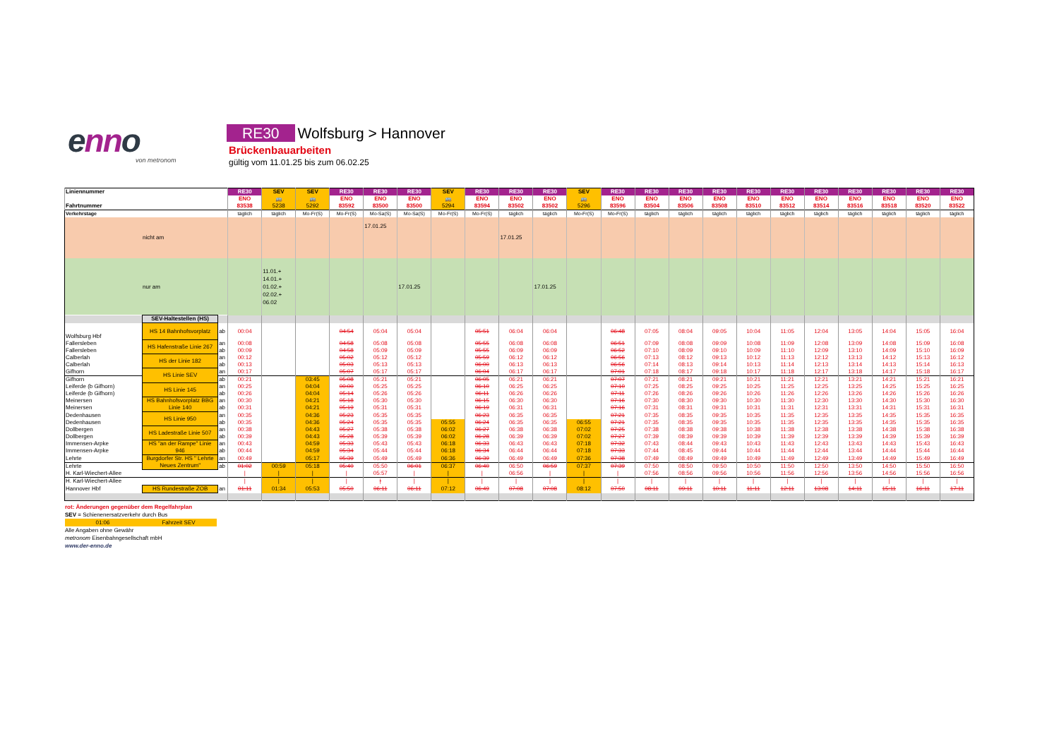enno
von metronom
RE30 Wolfsburg > Hannover
Brückenbauarbeiten
gültig vom 11.01.25 bis zum 06.02.25
| Liniennummer | | | RE30 | SEV | SEV | RE30 | RE30 | RE30 | SEV | RE30 | RE30 | RE30 | SEV | RE30 | RE30 | RE30 | RE30 | RE30 | RE30 | RE30 | RE30 | RE30 | RE30 | RE30 |
| --- | --- | --- | --- | --- | --- | --- | --- | --- | --- | --- | --- | --- | --- | --- | --- | --- | --- | --- | --- | --- | --- | --- | --- | --- |
| | | | ENO | 🚌 | 🚌 | ENO | ENO | ENO | 🚌 | ENO | ENO | ENO | 🚌 | ENO | ENO | ENO | ENO | ENO | ENO | ENO | ENO | ENO | ENO | ENO |
| Fahrtnummer | | | 83538 | 5238 | 5292 | 83592 | 83500 | 83500 | 5294 | 83594 | 83502 | 83502 | 5296 | 83596 | 83504 | 83506 | 83508 | 83510 | 83512 | 83514 | 83516 | 83518 | 83520 | 83522 |
| Verkehrstage | | | täglich | täglich | Mo-Fr(S) | Mo-Fr(S) | Mo-Sa(S) | Mo-Sa(S) | Mo-Fr(S) | Mo-Fr(S) | täglich | täglich | Mo-Fr(S) | Mo-Fr(S) | täglich | täglich | täglich | täglich | täglich | täglich | täglich | täglich | täglich | täglich |
| nicht am | | | | | | | 17.01.25 | | | | 17.01.25 | | | | | | | | | | | | | |
| nur am | | | | 11.01.+ 14.01.+ 01.02.+ 02.02.+ 06.02 | | | | 17.01.25 | | | | 17.01.25 | | | | | | | | | | | | |
| | SEV-Haltestellen (HS) | | | | | | | | | | | | | | | | | | | | | | | |
| Wolfsburg Hbf | HS 14 Bahnhofsvorplatz | ab | 00:04 | | | 04:54 | 05:04 | 05:04 | | 05:51 | 06:04 | 06:04 | | 06:48 | 07:05 | 08:04 | 09:05 | 10:04 | 11:05 | 12:04 | 13:05 | 14:04 | 15:05 | 16:04 |
| Fallersleben | HS Hafenstraße Linie 267 | an | 00:08 | | | 04:58 | 05:08 | 05:08 | | 05:55 | 06:08 | 06:08 | | 06:51 | 07:09 | 08:08 | 09:09 | 10:08 | 11:09 | 12:08 | 13:09 | 14:08 | 15:09 | 16:08 |
| Fallersleben | | ab | 00:09 | | | 04:58 | 05:09 | 05:09 | | 05:55 | 06:09 | 06:09 | | 06:52 | 07:10 | 08:09 | 09:10 | 10:09 | 11:10 | 12:09 | 13:10 | 14:09 | 15:10 | 16:09 |
| Calberlah | HS der Linie 182 | an | 00:12 | | | 05:02 | 05:12 | 05:12 | | 05:59 | 06:12 | 06:12 | | 06:56 | 07:13 | 08:12 | 09:13 | 10:12 | 11:13 | 12:12 | 13:13 | 14:12 | 15:13 | 16:12 |
| Calberlah | | ab | 00:13 | | | 05:03 | 05:13 | 05:13 | | 06:00 | 06:13 | 06:13 | | 06:56 | 07:14 | 08:13 | 09:14 | 10:13 | 11:14 | 12:13 | 13:14 | 14:13 | 15:14 | 16:13 |
| Gifhorn | HS Linie SEV | an | 00:17 | | | 05:07 | 05:17 | 05:17 | | 06:04 | 06:17 | 06:17 | | 07:01 | 07:18 | 08:17 | 09:18 | 10:17 | 11:18 | 12:17 | 13:18 | 14:17 | 15:18 | 16:17 |
| Gifhorn | | ab | 00:21 | | 03:45 | 05:08 | 05:21 | 05:21 | | 06:05 | 06:21 | 06:21 | | 07:07 | 07:21 | 08:21 | 09:21 | 10:21 | 11:21 | 12:21 | 13:21 | 14:21 | 15:21 | 16:21 |
| Leiferde (b Gifhorn) | HS Linie 145 | an | 00:25 | | 04:04 | 00:00 | 05:25 | 05:25 | | 06:10 | 06:25 | 06:25 | | 07:10 | 07:25 | 08:25 | 09:25 | 10:25 | 11:25 | 12:25 | 13:25 | 14:25 | 15:25 | 16:25 |
| Leiferde (b Gifhorn) | | ab | 00:26 | | 04:04 | 05:14 | 05:26 | 05:26 | | 06:11 | 06:26 | 06:26 | | 07:11 | 07:26 | 08:26 | 09:26 | 10:26 | 11:26 | 12:26 | 13:26 | 14:26 | 15:26 | 16:26 |
| Meinersen | HS Bahnhofsvorplatz BBG Linie 140 | an | 00:30 | | 04:21 | 05:18 | 05:30 | 05:30 | | 06:15 | 06:30 | 06:30 | | 07:16 | 07:30 | 08:30 | 09:30 | 10:30 | 11:30 | 12:30 | 13:30 | 14:30 | 15:30 | 16:30 |
| Meinersen | | ab | 00:31 | | 04:21 | 05:19 | 05:31 | 05:31 | | 06:19 | 06:31 | 06:31 | | 07:16 | 07:31 | 08:31 | 09:31 | 10:31 | 11:31 | 12:31 | 13:31 | 14:31 | 15:31 | 16:31 |
| Dedenhausen | HS Linie 950 | an | 00:35 | | 04:36 | 05:23 | 05:35 | 05:35 | | 06:23 | 06:35 | 06:35 | | 07:21 | 07:35 | 08:35 | 09:35 | 10:35 | 11:35 | 12:35 | 13:35 | 14:35 | 15:35 | 16:35 |
| Dedenhausen | | ab | 00:35 | | 04:36 | 05:24 | 05:35 | 05:35 | 05:55 | 06:24 | 06:35 | 06:35 | 06:55 | 07:21 | 07:35 | 08:35 | 09:35 | 10:35 | 11:35 | 12:35 | 13:35 | 14:35 | 15:35 | 16:35 |
| Dollbergen | HS Ladestraße Linie 507 | an | 00:38 | | 04:43 | 05:27 | 05:38 | 05:38 | 06:02 | 06:27 | 06:38 | 06:38 | 07:02 | 07:25 | 07:38 | 08:38 | 09:38 | 10:38 | 11:38 | 12:38 | 13:38 | 14:38 | 15:38 | 16:38 |
| Dollbergen | | ab | 00:39 | | 04:43 | 05:28 | 05:39 | 05:39 | 06:02 | 06:28 | 06:39 | 06:39 | 07:02 | 07:27 | 07:39 | 08:39 | 09:39 | 10:39 | 11:39 | 12:39 | 13:39 | 14:39 | 15:39 | 16:39 |
| Immensen-Arpke | HS "an der Rampe" Linie 946 | an | 00:43 | | 04:59 | 05:33 | 05:43 | 05:43 | 06:18 | 06:33 | 06:43 | 06:43 | 07:18 | 07:32 | 07:43 | 08:44 | 09:43 | 10:43 | 11:43 | 12:43 | 13:43 | 14:43 | 15:43 | 16:43 |
| Immensen-Arpke | | ab | 00:44 | | 04:59 | 05:34 | 05:44 | 05:44 | 06:18 | 06:34 | 06:44 | 06:44 | 07:18 | 07:33 | 07:44 | 08:45 | 09:44 | 10:44 | 11:44 | 12:44 | 13:44 | 14:44 | 15:44 | 16:44 |
| Lehrte | Burgdorfer Str. HS " Lehrte Neues Zentrum" | an | 00:49 | | 05:17 | 05:39 | 05:49 | 05:49 | 06:36 | 06:39 | 06:49 | 06:49 | 07:36 | 07:38 | 07:49 | 08:49 | 09:49 | 10:49 | 11:49 | 12:49 | 13:49 | 14:49 | 15:49 | 16:49 |
| Lehrte | | ab | 01:02 | 00:59 | 05:18 | 05:40 | 05:50 | 06:01 | 06:37 | 06:40 | 06:50 | 06:59 | 07:37 | 07:39 | 07:50 | 08:50 | 09:50 | 10:50 | 11:50 | 12:50 | 13:50 | 14:50 | 15:50 | 16:50 |
| H. Karl-Wiechert-Allee | | | / | / | / | / | 05:57 | / | / | / | 06:56 | / | / | / | 07:56 | 08:56 | 09:56 | 10:56 | 11:56 | 12:56 | 13:56 | 14:56 | 15:56 | 16:56 |
| H. Karl-Wiechert-Allee | | | / | / | / | / | / | / | / | / | / | / | / | / | / | / | / | / | / | / | / | / | / | / |
| Hannover Hbf | HS Rundestraße ZOB | an | 01:11 | 01:34 | 05:53 | 05:50 | 06:11 | 06:11 | 07:12 | 06:49 | 07:08 | 07:08 | 08:12 | 07:50 | 08:11 | 09:11 | 10:11 | 11:11 | 12:11 | 13:08 | 14:11 | 15:11 | 16:11 | 17:11 |
rot: Änderungen gegenüber dem Regelfahrplan
SEV = Schienenersatzverkehr durch Bus
01:06 Fahrzeit SEV
Alle Angaben ohne Gewähr
metronom Eisenbahngesellschaft mbH
www.der-enno.de